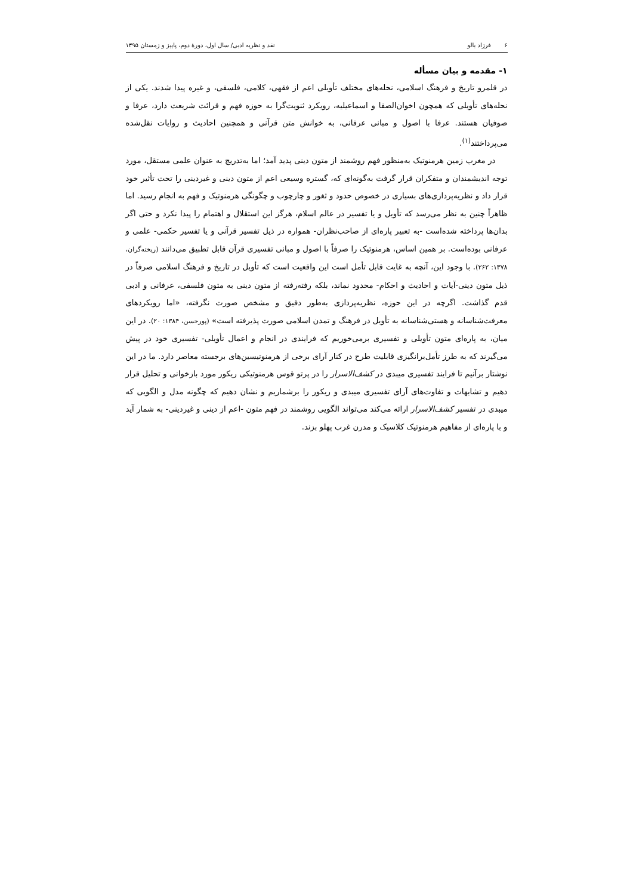۶ فرزاد بالو نقد و نظریه ادبی/ سال اول، دورهٔ دوم، پاییز و زمستان ۱۳۹۵
۱- مقدمه و بیان مسأله
در قلمرو تاریخ و فرهنگ اسلامی، نحله‌های مختلف تأویلی اعم از فقهی، کلامی، فلسفی، و غیره پیدا شدند. یکی از نحله‌های تأویلی که همچون اخوان‌الصفا و اسماعیلیه، رویکرد ثنویت‌گرا به حوزه فهم و قرائت شریعت دارد، عرفا و صوفیان هستند. عرفا با اصول و مبانی عرفانی، به خوانش متن قرآنی و همچنین احادیث و روایات نقل‌شده می‌پرداختند<sup>(۱)</sup>.
در مغرب زمین هرمنوتیک به‌منظور فهم روشمند از متون دینی پدید آمد؛ اما به‌تدریج به عنوان علمی مستقل، مورد توجه اندیشمندان و متفکران قرار گرفت به‌گونه‌ای که، گستره وسیعی اعم از متون دینی و غیردینی را تحت تأثیر خود قرار داد و نظریه‌پردازی‌های بسیاری در خصوص حدود و ثغور و چارچوب و چگونگی هرمنوتیک و فهم به انجام رسید. اما ظاهراً چنین به نظر می‌رسد که تأویل و یا تفسیر در عالم اسلام، هرگز این استقلال و اهتمام را پیدا نکرد و حتی اگر بدان‌ها پرداخته شده‌است -به تعبیر پاره‌ای از صاحب‌نظران- همواره در ذیل تفسیر قرآنی و یا تفسیر حکمی- علمی و عرفانی بوده‌است. بر همین اساس، هرمنوتیک را صرفاً با اصول و مبانی تفسیری قرآن قابل تطبیق می‌دانند (ریخته‌گران، ۱۳۷۸: ۲۶۲). با وجود این، آنچه به غایت قابل تأمل است این واقعیت است که تأویل در تاریخ و فرهنگ اسلامی صرفاً در ذیل متون دینی-آیات و احادیث و احکام- محدود نماند، بلکه رفته‌رفته از متون دینی به متون فلسفی، عرفانی و ادبی قدم گذاشت. اگرچه در این حوزه، نظریه‌پردازی به‌طور دقیق و مشخص صورت نگرفته، «اما رویکردهای معرفت‌شناسانه و هستی‌شناسانه به تأویل در فرهنگ و تمدن اسلامی صورت پذیرفته است» (پورحسن، ۱۳۸۴: ۲۰). در این میان، به پاره‌ای متون تأویلی و تفسیری برمی‌خوریم که فرایندی در انجام و اعمال تأویلی- تفسیری خود در پیش می‌گیرند که به طرز تأمل‌برانگیزی قابلیت طرح در کنار آرای برخی از هرمنوتیسین‌های برجسته معاصر دارد. ما در این نوشتار برآنیم تا فرایند تفسیری میبدی در کشف‌الاسرار را در پرتو قوس هرمنوتیکی ریکور مورد بازخوانی و تحلیل قرار دهیم و تشابهات و تفاوت‌های آرای تفسیری میبدی و ریکور را برشماریم و نشان دهیم که چگونه مدل و الگویی که میبدی در تفسیر کشف‌الاسرار ارائه می‌کند می‌تواند الگویی روشمند در فهم متون -اعم از دینی و غیردینی- به شمار آید و با پاره‌ای از مفاهیم هرمنوتیک کلاسیک و مدرن غرب پهلو بزند.